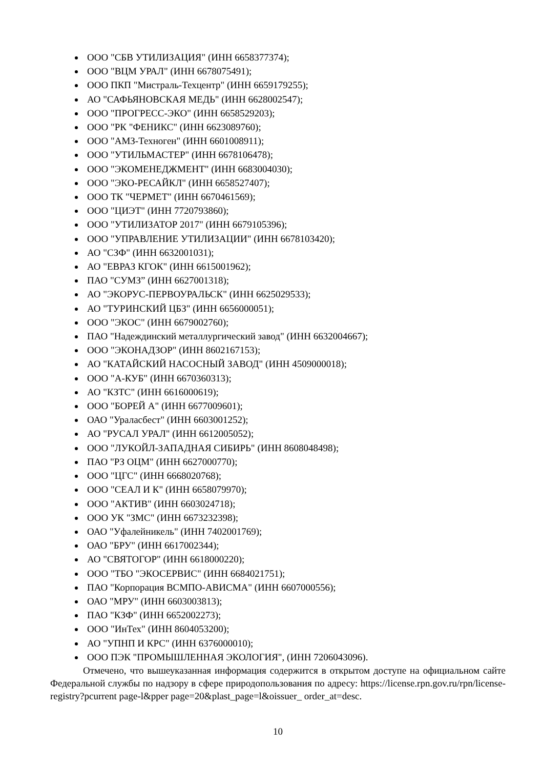ООО "СБВ УТИЛИЗАЦИЯ" (ИНН 6658377374);
ООО "ВЦМ УРАЛ" (ИНН 6678075491);
ООО ПКП "Мистраль-Техцентр" (ИНН 6659179255);
АО "САФЬЯНОВСКАЯ МЕДЬ" (ИНН 6628002547);
ООО "ПРОГРЕСС-ЭКО" (ИНН 6658529203);
ООО "РК "ФЕНИКС" (ИНН 6623089760);
ООО "АМЗ-Техноген" (ИНН 6601008911);
ООО "УТИЛЬМАСТЕР" (ИНН 6678106478);
ООО "ЭКОМЕНЕДЖМЕНТ" (ИНН 6683004030);
ООО "ЭКО-РЕСАЙКЛ" (ИНН 6658527407);
ООО ТК "ЧЕРМЕТ" (ИНН 6670461569);
ООО "ЦИЭТ" (ИНН 7720793860);
ООО "УТИЛИЗАТОР 2017" (ИНН 6679105396);
ООО "УПРАВЛЕНИЕ УТИЛИЗАЦИИ" (ИНН 6678103420);
АО "СЗФ" (ИНН 6632001031);
АО "ЕВРАЗ КГОК" (ИНН 6615001962);
ПАО "СУМЗ” (ИНН 6627001318);
АО "ЭКОРУС-ПЕРВОУРАЛЬСК" (ИНН 6625029533);
АО "ТУРИНСКИЙ ЦБЗ" (ИНН 6656000051);
ООО "ЭКОС" (ИНН 6679002760);
ПАО "Надеждинский металлургический завод" (ИНН 6632004667);
ООО "ЭКОНАДЗОР" (ИНН 8602167153);
АО "КАТАЙСКИЙ НАСОСНЫЙ ЗАВОД" (ИНН 4509000018);
ООО "А-КУБ" (ИНН 6670360313);
АО "КЗТС" (ИНН 6616000619);
ООО "БОРЕЙ А" (ИНН 6677009601);
ОАО "Ураласбест" (ИНН 6603001252);
АО "РУСАЛ УРАЛ" (ИНН 6612005052);
ООО "ЛУКОЙЛ-ЗАПАДНАЯ СИБИРЬ" (ИНН 8608048498);
ПАО "РЗ ОЦМ" (ИНН 6627000770);
ООО "ЦГС" (ИНН 6668020768);
ООО "СЕАЛ И К" (ИНН 6658079970);
ООО "АКТИВ" (ИНН 6603024718);
ООО УК "ЗМС" (ИНН 6673232398);
ОАО "Уфалейникель" (ИНН 7402001769);
ОАО "БРУ" (ИНН 6617002344);
АО "СВЯТОГОР" (ИНН 6618000220);
ООО "ТБО "ЭКОСЕРВИС" (ИНН 6684021751);
ПАО "Корпорация ВСМПО-АВИСМА" (ИНН 6607000556);
ОАО "МРУ" (ИНН 6603003813);
ПАО "КЗФ" (ИНН 6652002273);
ООО "ИнТех" (ИНН 8604053200);
АО "УПНП И КРС" (ИНН 6376000010);
ООО ПЭК "ПРОМЫШЛЕННАЯ ЭКОЛОГИЯ", (ИНН 7206043096).
Отмечено, что вышеуказанная информация содержится в открытом доступе на официальном сайте Федеральной службы по надзору в сфере природопользования по адресу: https://license.rpn.gov.ru/rpn/license- registry?pcurrent page-l&pper page=20&plast_page=l&oissuer_ order_at=desc.
10